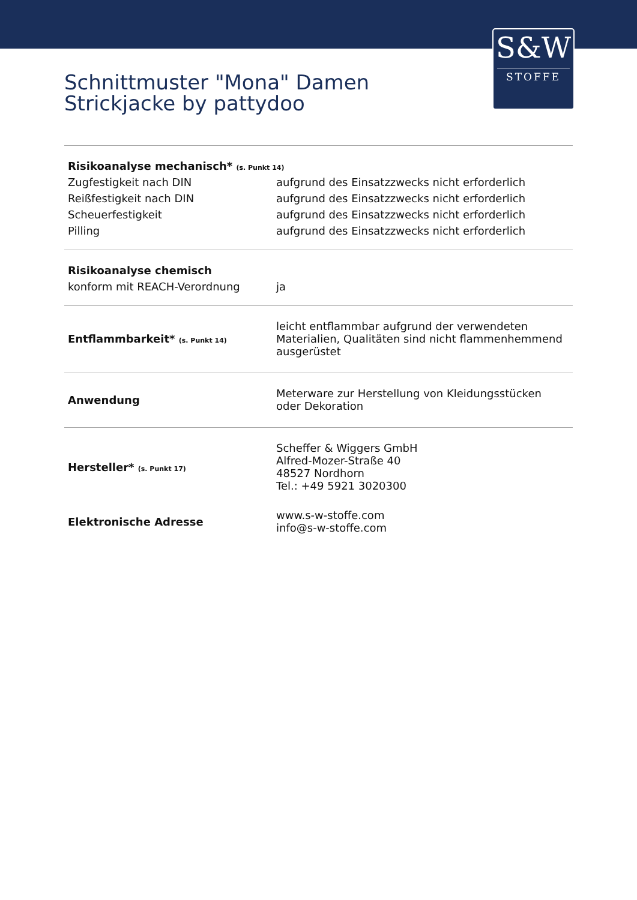S&W
STOFFE
Schnittmuster "Mona" Damen
Strickjacke by pattydoo
| Risikoanalyse mechanisch* (s. Punkt 14) | |
| --- | --- |
| Zugfestigkeit nach DIN | aufgrund des Einsatzzwecks nicht erforderlich |
| Reißfestigkeit nach DIN | aufgrund des Einsatzzwecks nicht erforderlich |
| Scheuerfestigkeit | aufgrund des Einsatzzwecks nicht erforderlich |
| Pilling | aufgrund des Einsatzzwecks nicht erforderlich |
| Risikoanalyse chemisch | |
| konform mit REACH-Verordnung | ja |
| Entflammbarkeit* (s. Punkt 14) | leicht entflammbar aufgrund der verwendeten Materialien, Qualitäten sind nicht flammenhemmend ausgerüstet |
| Anwendung | Meterware zur Herstellung von Kleidungsstücken oder Dekoration |
| Hersteller* (s. Punkt 17) | Scheffer & Wiggers GmbH Alfred-Mozer-Straße 40 48527 Nordhorn Tel.: +49 5921 3020300 |
| Elektronische Adresse | www.s-w-stoffe.com info@s-w-stoffe.com |